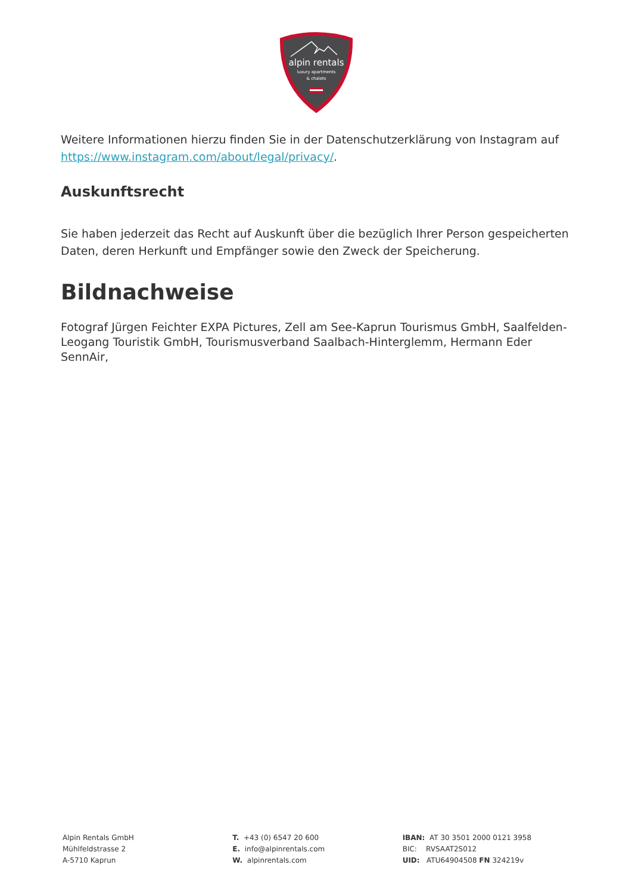alpin rentals
luxury apartments
& chalets
Weitere Informationen hierzu finden Sie in der Datenschutzerklärung von Instagram auf https://www.instagram.com/about/legal/privacy/.
Auskunftsrecht
Sie haben jederzeit das Recht auf Auskunft über die bezüglich Ihrer Person gespeicherten Daten, deren Herkunft und Empfänger sowie den Zweck der Speicherung.
Bildnachweise
Fotograf Jürgen Feichter EXPA Pictures, Zell am See-Kaprun Tourismus GmbH, Saalfelden-Leogang Touristik GmbH, Tourismusverband Saalbach-Hinterglemm, Hermann Eder SennAir,
Alpin Rentals GmbH
Mühlfeldstrasse 2
A-5710 Kaprun
T. +43 (0) 6547 20 600
E. info@alpinrentals.com
W. alpinrentals.com
IBAN: AT 30 3501 2000 0121 3958
BIC: RVSAAT2S012
UID: ATU64904508 FN 324219v